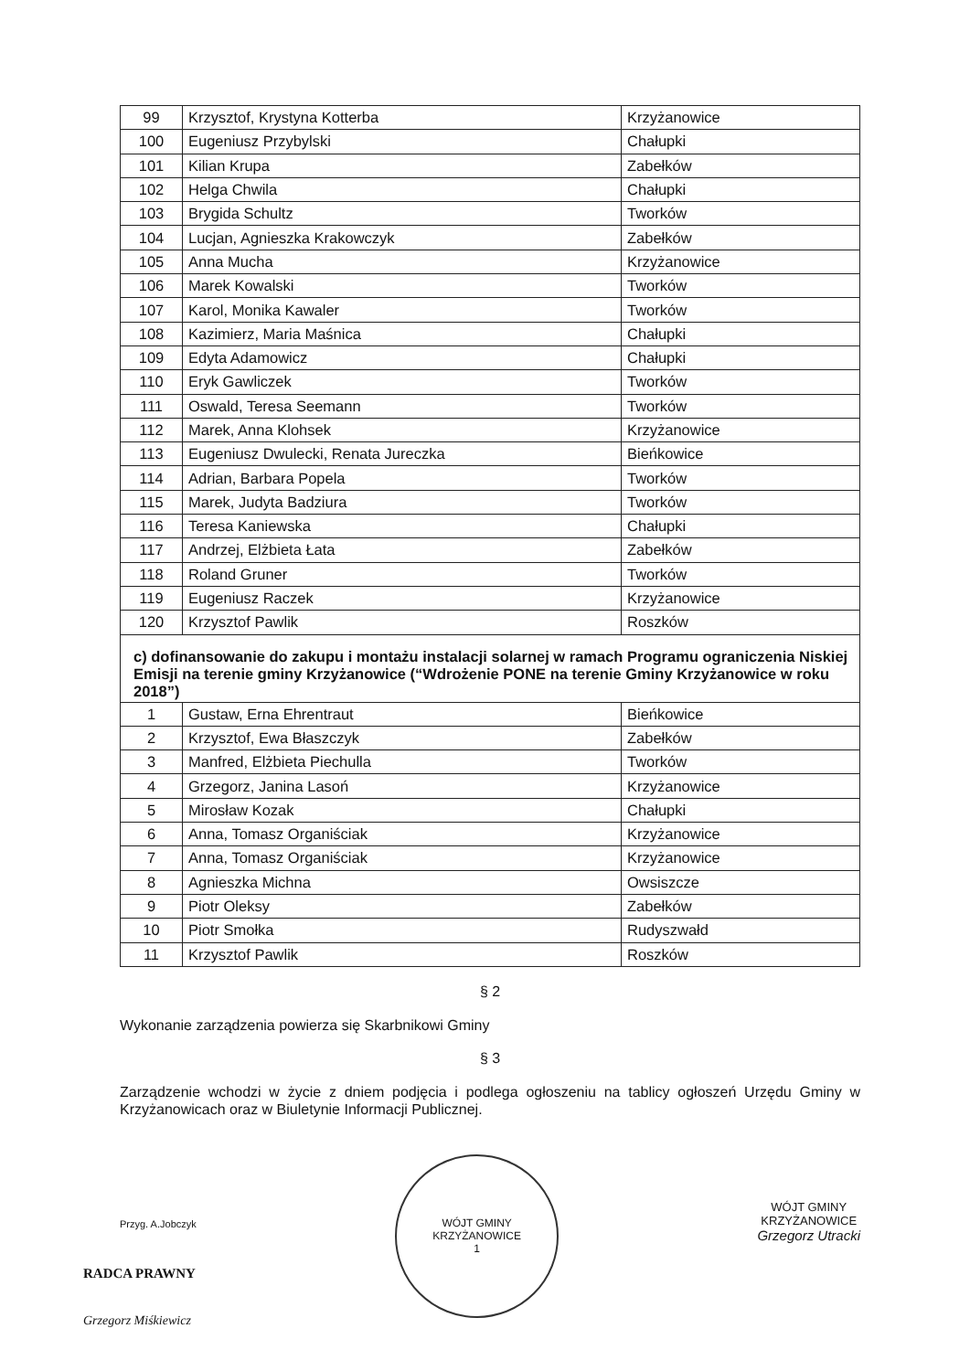| 99 | Krzysztof, Krystyna Kotterba | Krzyżanowice |
| 100 | Eugeniusz Przybylski | Chałupki |
| 101 | Kilian Krupa | Zabełków |
| 102 | Helga Chwila | Chałupki |
| 103 | Brygida Schultz | Tworków |
| 104 | Lucjan, Agnieszka Krakowczyk | Zabełków |
| 105 | Anna Mucha | Krzyżanowice |
| 106 | Marek Kowalski | Tworków |
| 107 | Karol, Monika Kawaler | Tworków |
| 108 | Kazimierz, Maria Maśnica | Chałupki |
| 109 | Edyta Adamowicz | Chałupki |
| 110 | Eryk Gawliczek | Tworków |
| 111 | Oswald, Teresa Seemann | Tworków |
| 112 | Marek, Anna Klohsek | Krzyżanowice |
| 113 | Eugeniusz Dwulecki, Renata Jureczka | Bieńkowice |
| 114 | Adrian, Barbara Popela | Tworków |
| 115 | Marek, Judyta Badziura | Tworków |
| 116 | Teresa Kaniewska | Chałupki |
| 117 | Andrzej, Elżbieta Łata | Zabełków |
| 118 | Roland Gruner | Tworków |
| 119 | Eugeniusz Raczek | Krzyżanowice |
| 120 | Krzysztof Pawlik | Roszków |
| c) dofinansowanie do zakupu i montażu instalacji solarnej w ramach Programu ograniczenia Niskiej Emisji na terenie gminy Krzyżanowice (“Wdrożenie PONE na terenie Gminy Krzyżanowice w roku 2018”) | | |
| 1 | Gustaw, Erna Ehrentraut | Bieńkowice |
| 2 | Krzysztof, Ewa Błaszczyk | Zabełków |
| 3 | Manfred, Elżbieta Piechulla | Tworków |
| 4 | Grzegorz, Janina Lasoń | Krzyżanowice |
| 5 | Mirosław Kozak | Chałupki |
| 6 | Anna, Tomasz Organiściak | Krzyżanowice |
| 7 | Anna, Tomasz Organiściak | Krzyżanowice |
| 8 | Agnieszka Michna | Owsiszcze |
| 9 | Piotr Oleksy | Zabełków |
| 10 | Piotr Smołka | Rudyszwałd |
| 11 | Krzysztof Pawlik | Roszków |
§ 2
Wykonanie zarządzenia powierza się Skarbnikowi Gminy
§ 3
Zarządzenie wchodzi w życie z dniem podjęcia i podlega ogłoszeniu na tablicy ogłoszeń Urzędu Gminy w Krzyżanowicach oraz w Biuletynie Informacji Publicznej.
Przyg. A.Jobczyk
RADCA PRAWNY
Grzegorz Miśkiewicz
WÓJT GMINY KRZYŻANOWICE
1
WÓJT GMINY
KRZYŻANOWICE
Grzegorz Utracki